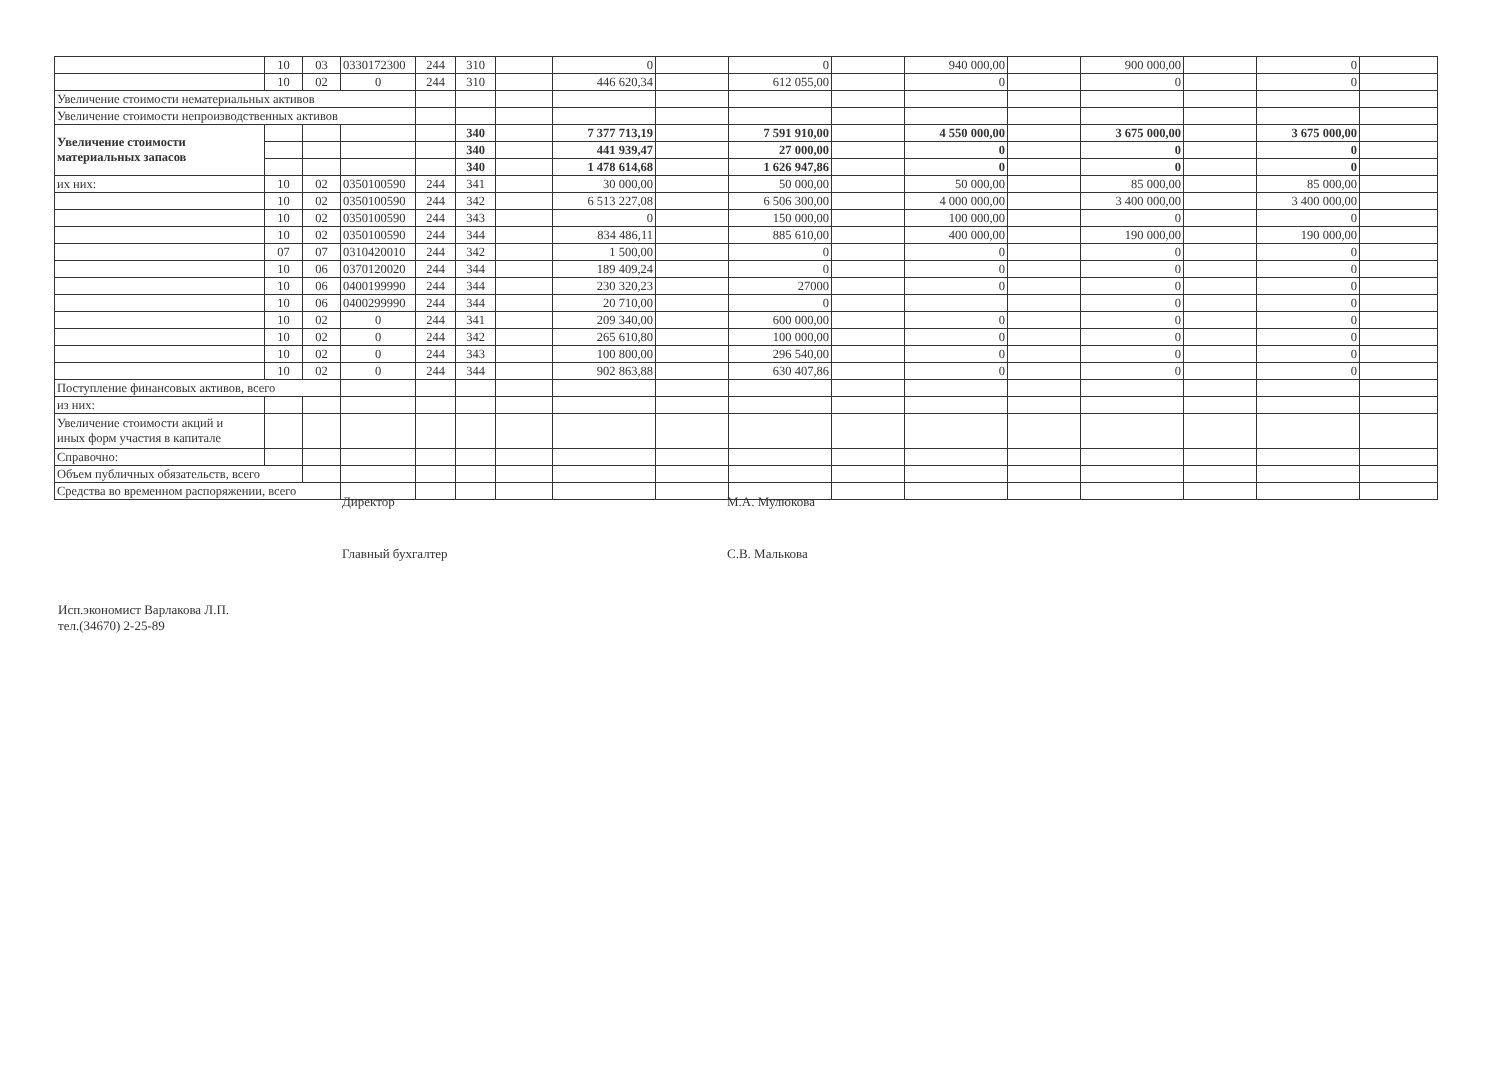| | 10 | 03 | 0330172300 | 244 | 310 | | 0 | | 0 | | 940 000,00 | | 900 000,00 | | 0 | |
| | 10 | 02 | 0 | 244 | 310 | | 446 620,34 | | 612 055,00 | | 0 | | 0 | | 0 | |
| Увеличение стоимости нематериальных активов | | | | | | | | | | | | | | | | |
| Увеличение стоимости непроизводственных активов | | | | | | | | | | | | | | | | |
| Увеличение стоимости материальных запасов | | | | | 340 | | 7 377 713,19 | | 7 591 910,00 | | 4 550 000,00 | | 3 675 000,00 | | 3 675 000,00 | |
| | | | | | 340 | | 441 939,47 | | 27 000,00 | | 0 | | 0 | | 0 | |
| | | | | | 340 | | 1 478 614,68 | | 1 626 947,86 | | 0 | | 0 | | 0 | |
| их них: | 10 | 02 | 0350100590 | 244 | 341 | | 30 000,00 | | 50 000,00 | | 50 000,00 | | 85 000,00 | | 85 000,00 | |
| | 10 | 02 | 0350100590 | 244 | 342 | | 6 513 227,08 | | 6 506 300,00 | | 4 000 000,00 | | 3 400 000,00 | | 3 400 000,00 | |
| | 10 | 02 | 0350100590 | 244 | 343 | | 0 | | 150 000,00 | | 100 000,00 | | 0 | | 0 | |
| | 10 | 02 | 0350100590 | 244 | 344 | | 834 486,11 | | 885 610,00 | | 400 000,00 | | 190 000,00 | | 190 000,00 | |
| | 07 | 07 | 0310420010 | 244 | 342 | | 1 500,00 | | 0 | | 0 | | 0 | | 0 | |
| | 10 | 06 | 0370120020 | 244 | 344 | | 189 409,24 | | 0 | | 0 | | 0 | | 0 | |
| | 10 | 06 | 0400199990 | 244 | 344 | | 230 320,23 | | 27000 | | 0 | | 0 | | 0 | |
| | 10 | 06 | 0400299990 | 244 | 344 | | 20 710,00 | | 0 | | | | 0 | | 0 | |
| | 10 | 02 | 0 | 244 | 341 | | 209 340,00 | | 600 000,00 | | 0 | | 0 | | 0 | |
| | 10 | 02 | 0 | 244 | 342 | | 265 610,80 | | 100 000,00 | | 0 | | 0 | | 0 | |
| | 10 | 02 | 0 | 244 | 343 | | 100 800,00 | | 296 540,00 | | 0 | | 0 | | 0 | |
| | 10 | 02 | 0 | 244 | 344 | | 902 863,88 | | 630 407,86 | | 0 | | 0 | | 0 | |
| Поступление финансовых активов, всего | | | | | | | | | | | | | | | | |
| из них: | | | | | | | | | | | | | | | | |
| Увеличение стоимости акций и иных форм участия в капитале | | | | | | | | | | | | | | | | |
| Справочно: | | | | | | | | | | | | | | | | |
| Объем публичных обязательств, всего | | | | | | | | | | | | | | | | |
| Средства во временном распоряжении, всего | | | | | | | | | | | | | | | | |
Директор М.А. Мулюкова
Главный бухгалтер С.В. Малькова
Исп.экономист Варлакова Л.П.
тел.(34670) 2-25-89